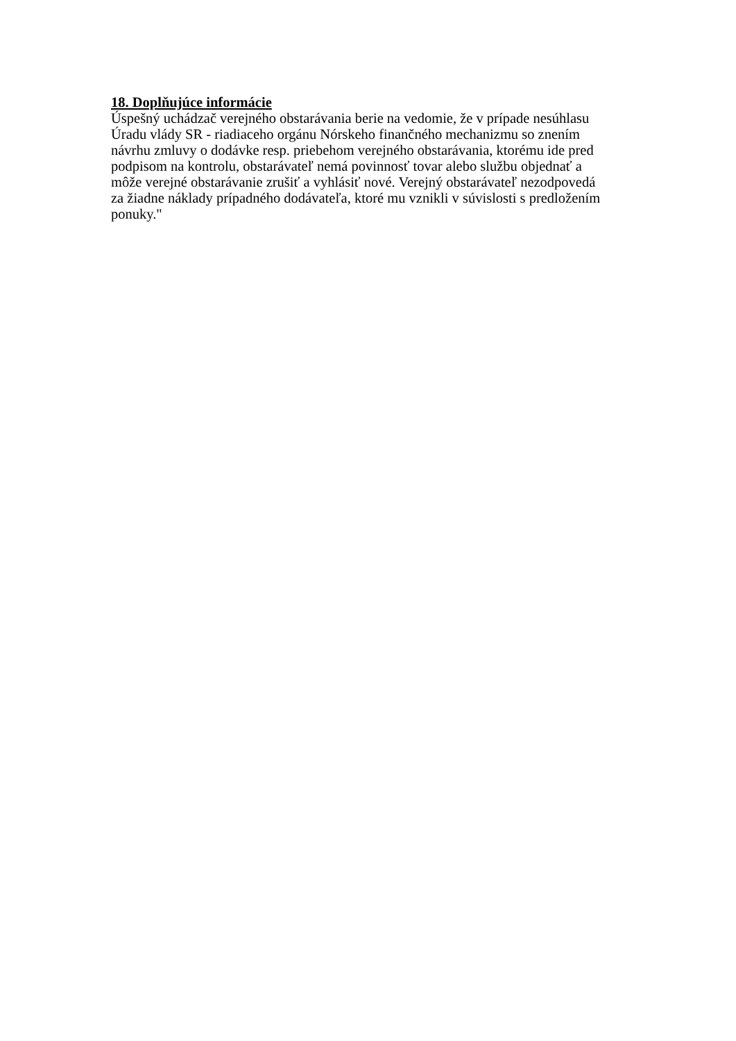18. Doplňujúce informácie
Úspešný uchádzač verejného obstarávania berie na vedomie, že v prípade nesúhlasu
Úradu vlády SR - riadiaceho orgánu Nórskeho finančného mechanizmu so znením
návrhu zmluvy o dodávke resp. priebehom verejného obstarávania, ktorému ide pred
podpisom na kontrolu, obstarávateľ nemá povinnosť tovar alebo službu objednať a
môže verejné obstarávanie zrušiť a vyhlásiť nové. Verejný obstarávateľ nezodpovedá
za žiadne náklady prípadného dodávateľa, ktoré mu vznikli v súvislosti s predložením
ponuky."